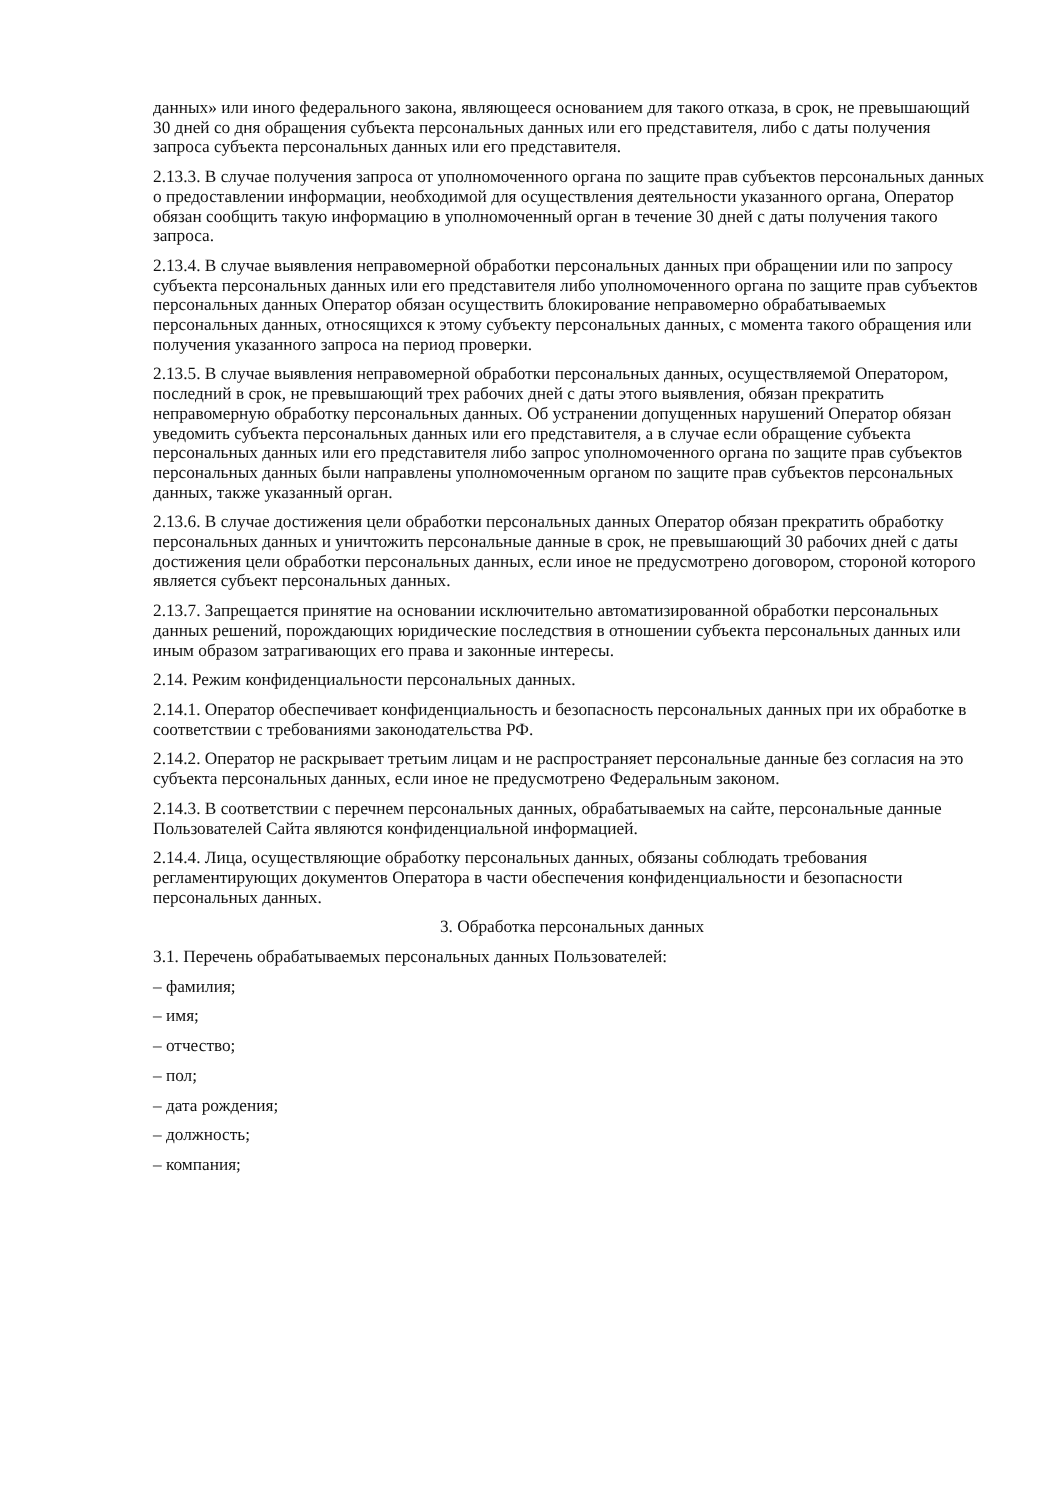данных» или иного федерального закона, являющееся основанием для такого отказа, в срок, не превышающий 30 дней со дня обращения субъекта персональных данных или его представителя, либо с даты получения запроса субъекта персональных данных или его представителя.
2.13.3. В случае получения запроса от уполномоченного органа по защите прав субъектов персональных данных о предоставлении информации, необходимой для осуществления деятельности указанного органа, Оператор обязан сообщить такую информацию в уполномоченный орган в течение 30 дней с даты получения такого запроса.
2.13.4. В случае выявления неправомерной обработки персональных данных при обращении или по запросу субъекта персональных данных или его представителя либо уполномоченного органа по защите прав субъектов персональных данных Оператор обязан осуществить блокирование неправомерно обрабатываемых персональных данных, относящихся к этому субъекту персональных данных, с момента такого обращения или получения указанного запроса на период проверки.
2.13.5. В случае выявления неправомерной обработки персональных данных, осуществляемой Оператором, последний в срок, не превышающий трех рабочих дней с даты этого выявления, обязан прекратить неправомерную обработку персональных данных. Об устранении допущенных нарушений Оператор обязан уведомить субъекта персональных данных или его представителя, а в случае если обращение субъекта персональных данных или его представителя либо запрос уполномоченного органа по защите прав субъектов персональных данных были направлены уполномоченным органом по защите прав субъектов персональных данных, также указанный орган.
2.13.6. В случае достижения цели обработки персональных данных Оператор обязан прекратить обработку персональных данных и уничтожить персональные данные в срок, не превышающий 30 рабочих дней с даты достижения цели обработки персональных данных, если иное не предусмотрено договором, стороной которого является субъект персональных данных.
2.13.7. Запрещается принятие на основании исключительно автоматизированной обработки персональных данных решений, порождающих юридические последствия в отношении субъекта персональных данных или иным образом затрагивающих его права и законные интересы.
2.14. Режим конфиденциальности персональных данных.
2.14.1. Оператор обеспечивает конфиденциальность и безопасность персональных данных при их обработке в соответствии с требованиями законодательства РФ.
2.14.2. Оператор не раскрывает третьим лицам и не распространяет персональные данные без согласия на это субъекта персональных данных, если иное не предусмотрено Федеральным законом.
2.14.3. В соответствии с перечнем персональных данных, обрабатываемых на сайте, персональные данные Пользователей Сайта являются конфиденциальной информацией.
2.14.4. Лица, осуществляющие обработку персональных данных, обязаны соблюдать требования регламентирующих документов Оператора в части обеспечения конфиденциальности и безопасности персональных данных.
3. Обработка персональных данных
3.1. Перечень обрабатываемых персональных данных Пользователей:
– фамилия;
– имя;
– отчество;
– пол;
– дата рождения;
– должность;
– компания;